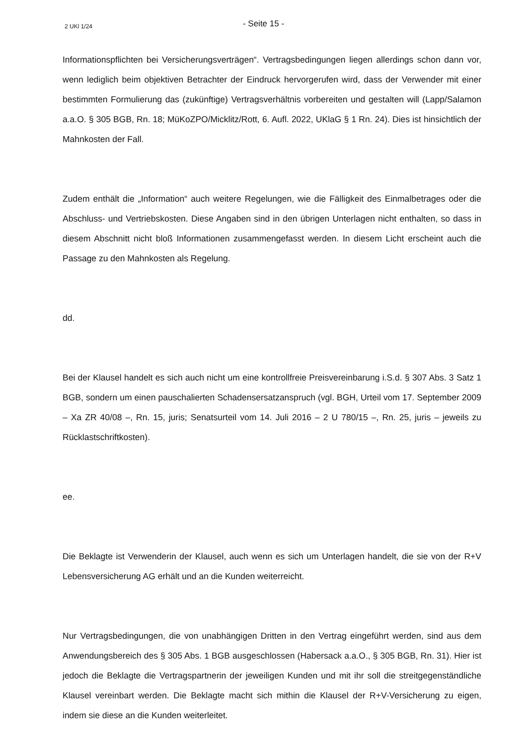2 UKl 1/24
- Seite 15 -
Informationspflichten bei Versicherungsverträgen“. Vertragsbedingungen liegen allerdings schon dann vor, wenn lediglich beim objektiven Betrachter der Eindruck hervorgerufen wird, dass der Verwender mit einer bestimmten Formulierung das (zukünftige) Vertragsverhältnis vorbereiten und gestalten will (Lapp/Salamon a.a.O. § 305 BGB, Rn. 18; MüKoZPO/Micklitz/Rott, 6. Aufl. 2022, UKlaG § 1 Rn. 24). Dies ist hinsichtlich der Mahnkosten der Fall.
Zudem enthält die „Information“ auch weitere Regelungen, wie die Fälligkeit des Einmalbetrages oder die Abschluss- und Vertriebskosten. Diese Angaben sind in den übrigen Unterlagen nicht enthalten, so dass in diesem Abschnitt nicht bloß Informationen zusammengefasst werden. In diesem Licht erscheint auch die Passage zu den Mahnkosten als Regelung.
dd.
Bei der Klausel handelt es sich auch nicht um eine kontrollfreie Preisvereinbarung i.S.d. § 307 Abs. 3 Satz 1 BGB, sondern um einen pauschalierten Schadensersatzanspruch (vgl. BGH, Urteil vom 17. September 2009 – Xa ZR 40/08 –, Rn. 15, juris; Senatsurteil vom 14. Juli 2016 – 2 U 780/15 –, Rn. 25, juris – jeweils zu Rücklastschriftkosten).
ee.
Die Beklagte ist Verwenderin der Klausel, auch wenn es sich um Unterlagen handelt, die sie von der R+V Lebensversicherung AG erhält und an die Kunden weiterreicht.
Nur Vertragsbedingungen, die von unabhängigen Dritten in den Vertrag eingeführt werden, sind aus dem Anwendungsbereich des § 305 Abs. 1 BGB ausgeschlossen (Habersack a.a.O., § 305 BGB, Rn. 31). Hier ist jedoch die Beklagte die Vertragspartnerin der jeweiligen Kunden und mit ihr soll die streitgegenständliche Klausel vereinbart werden. Die Beklagte macht sich mithin die Klausel der R+V-Versicherung zu eigen, indem sie diese an die Kunden weiterleitet.